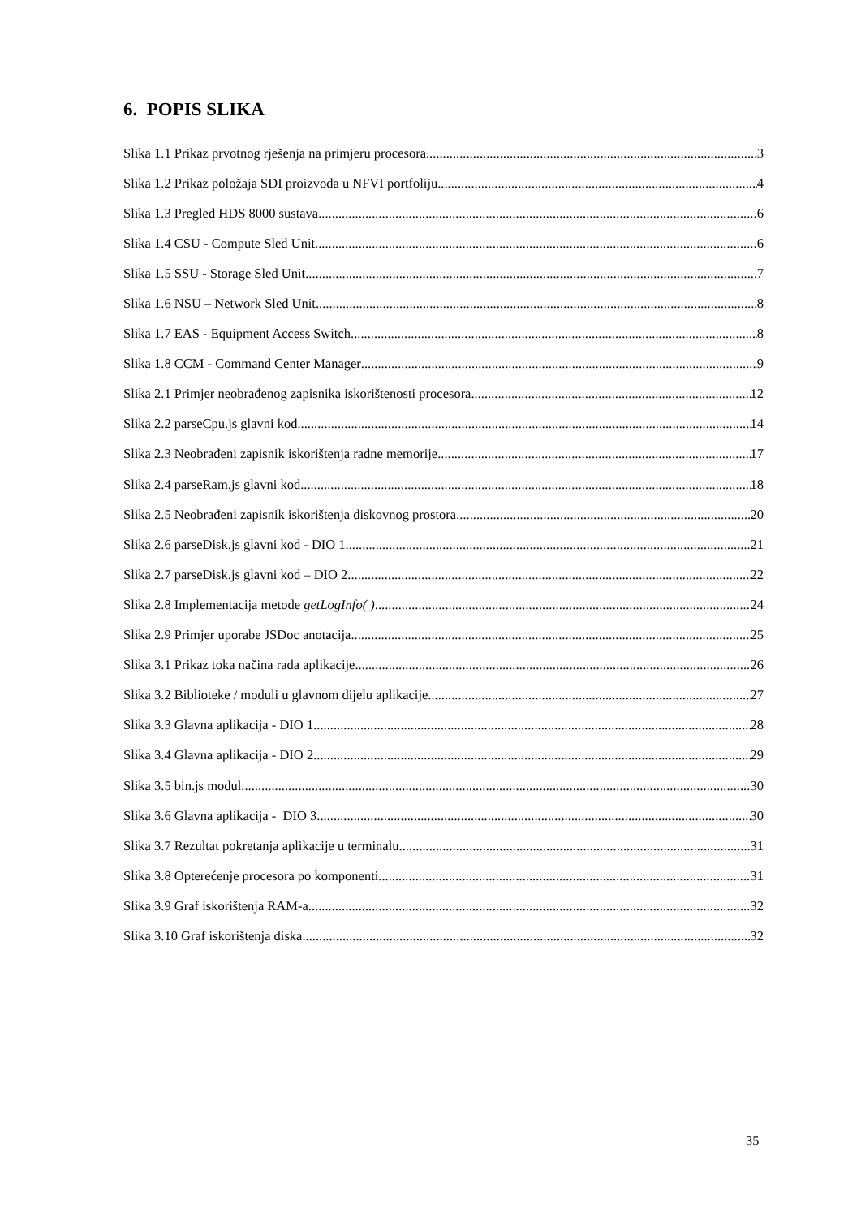6. POPIS SLIKA
Slika 1.1 Prikaz prvotnog rješenja na primjeru procesora 3
Slika 1.2 Prikaz položaja SDI proizvoda u NFVI portfoliju 4
Slika 1.3 Pregled HDS 8000 sustava 6
Slika 1.4 CSU - Compute Sled Unit 6
Slika 1.5 SSU - Storage Sled Unit 7
Slika 1.6 NSU – Network Sled Unit 8
Slika 1.7 EAS - Equipment Access Switch 8
Slika 1.8 CCM - Command Center Manager 9
Slika 2.1 Primjer neobrađenog zapisnika iskorištenosti procesora 12
Slika 2.2 parseCpu.js glavni kod 14
Slika 2.3 Neobrađeni zapisnik iskorištenja radne memorije 17
Slika 2.4 parseRam.js glavni kod 18
Slika 2.5 Neobrađeni zapisnik iskorištenja diskovnog prostora 20
Slika 2.6 parseDisk.js glavni kod - DIO 1 21
Slika 2.7 parseDisk.js glavni kod – DIO 2 22
Slika 2.8 Implementacija metode getLogInfo( ) 24
Slika 2.9 Primjer uporabe JSDoc anotacija 25
Slika 3.1 Prikaz toka načina rada aplikacije 26
Slika 3.2 Biblioteke / moduli u glavnom dijelu aplikacije 27
Slika 3.3 Glavna aplikacija - DIO 1 28
Slika 3.4 Glavna aplikacija - DIO 2 29
Slika 3.5 bin.js modul 30
Slika 3.6 Glavna aplikacija - DIO 3 30
Slika 3.7 Rezultat pokretanja aplikacije u terminalu 31
Slika 3.8 Opterećenje procesora po komponenti 31
Slika 3.9 Graf iskorištenja RAM-a 32
Slika 3.10 Graf iskorištenja diska 32
35